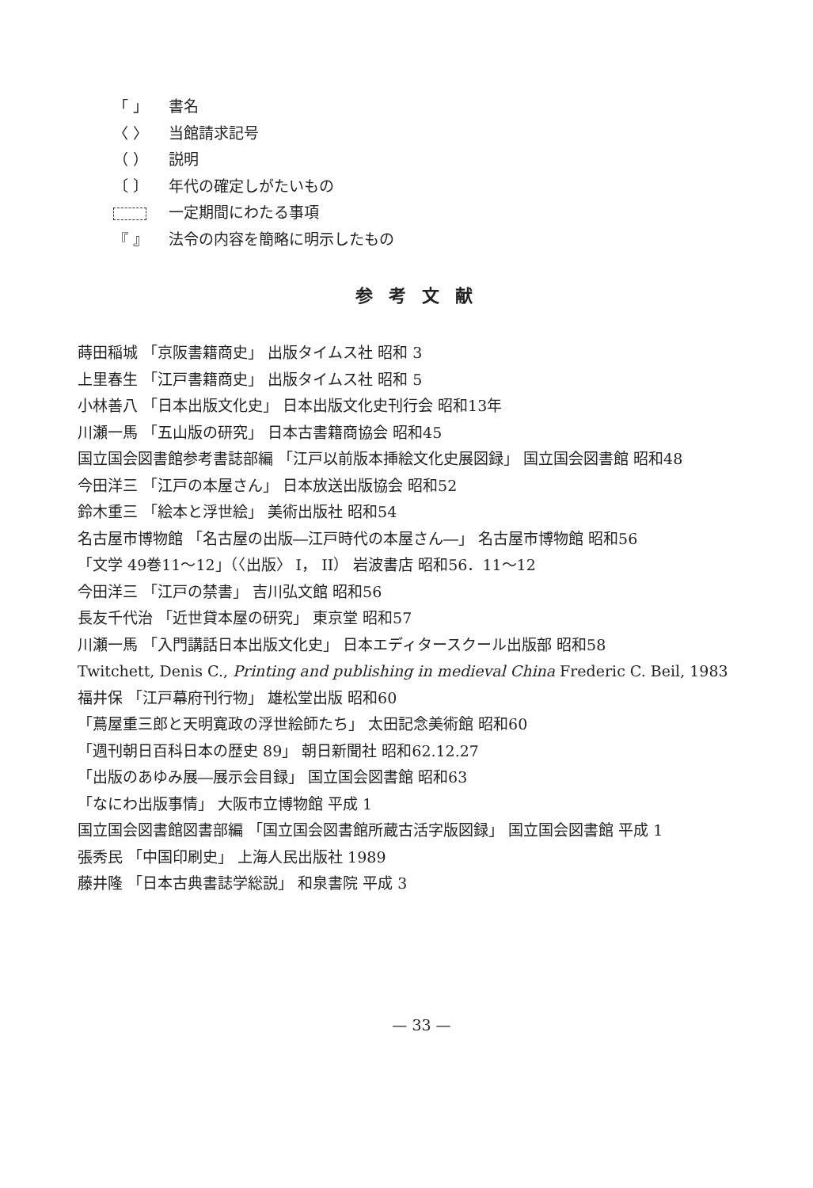「 」 書名
〈 〉 当館請求記号
（ ） 説明
〔 〕 年代の確定しがたいもの
一定期間にわたる事項
『 』 法令の内容を簡略に明示したもの
参考文献
蒔田稲城 「京阪書籍商史」 出版タイムス社 昭和 3
上里春生 「江戸書籍商史」 出版タイムス社 昭和 5
小林善八 「日本出版文化史」 日本出版文化史刊行会 昭和13年
川瀬一馬 「五山版の研究」 日本古書籍商協会 昭和45
国立国会図書館参考書誌部編 「江戸以前版本挿絵文化史展図録」 国立国会図書館 昭和48
今田洋三 「江戸の本屋さん」 日本放送出版協会 昭和52
鈴木重三 「絵本と浮世絵」 美術出版社 昭和54
名古屋市博物館 「名古屋の出版―江戸時代の本屋さん―」 名古屋市博物館 昭和56
「文学 49巻11～12」（〈出版〉 I， II） 岩波書店 昭和56．11～12
今田洋三 「江戸の禁書」 吉川弘文館 昭和56
長友千代治 「近世貸本屋の研究」 東京堂 昭和57
川瀬一馬 「入門講話日本出版文化史」 日本エディタースクール出版部 昭和58
Twitchett, Denis C., Printing and publishing in medieval China Frederic C. Beil, 1983
福井保 「江戸幕府刊行物」 雄松堂出版 昭和60
「蔦屋重三郎と天明寛政の浮世絵師たち」 太田記念美術館 昭和60
「週刊朝日百科日本の歴史 89」 朝日新聞社 昭和62.12.27
「出版のあゆみ展―展示会目録」 国立国会図書館 昭和63
「なにわ出版事情」 大阪市立博物館 平成 1
国立国会図書館図書部編 「国立国会図書館所蔵古活字版図録」 国立国会図書館 平成 1
張秀民 「中国印刷史」 上海人民出版社 1989
藤井隆 「日本古典書誌学総説」 和泉書院 平成 3
— 33 —